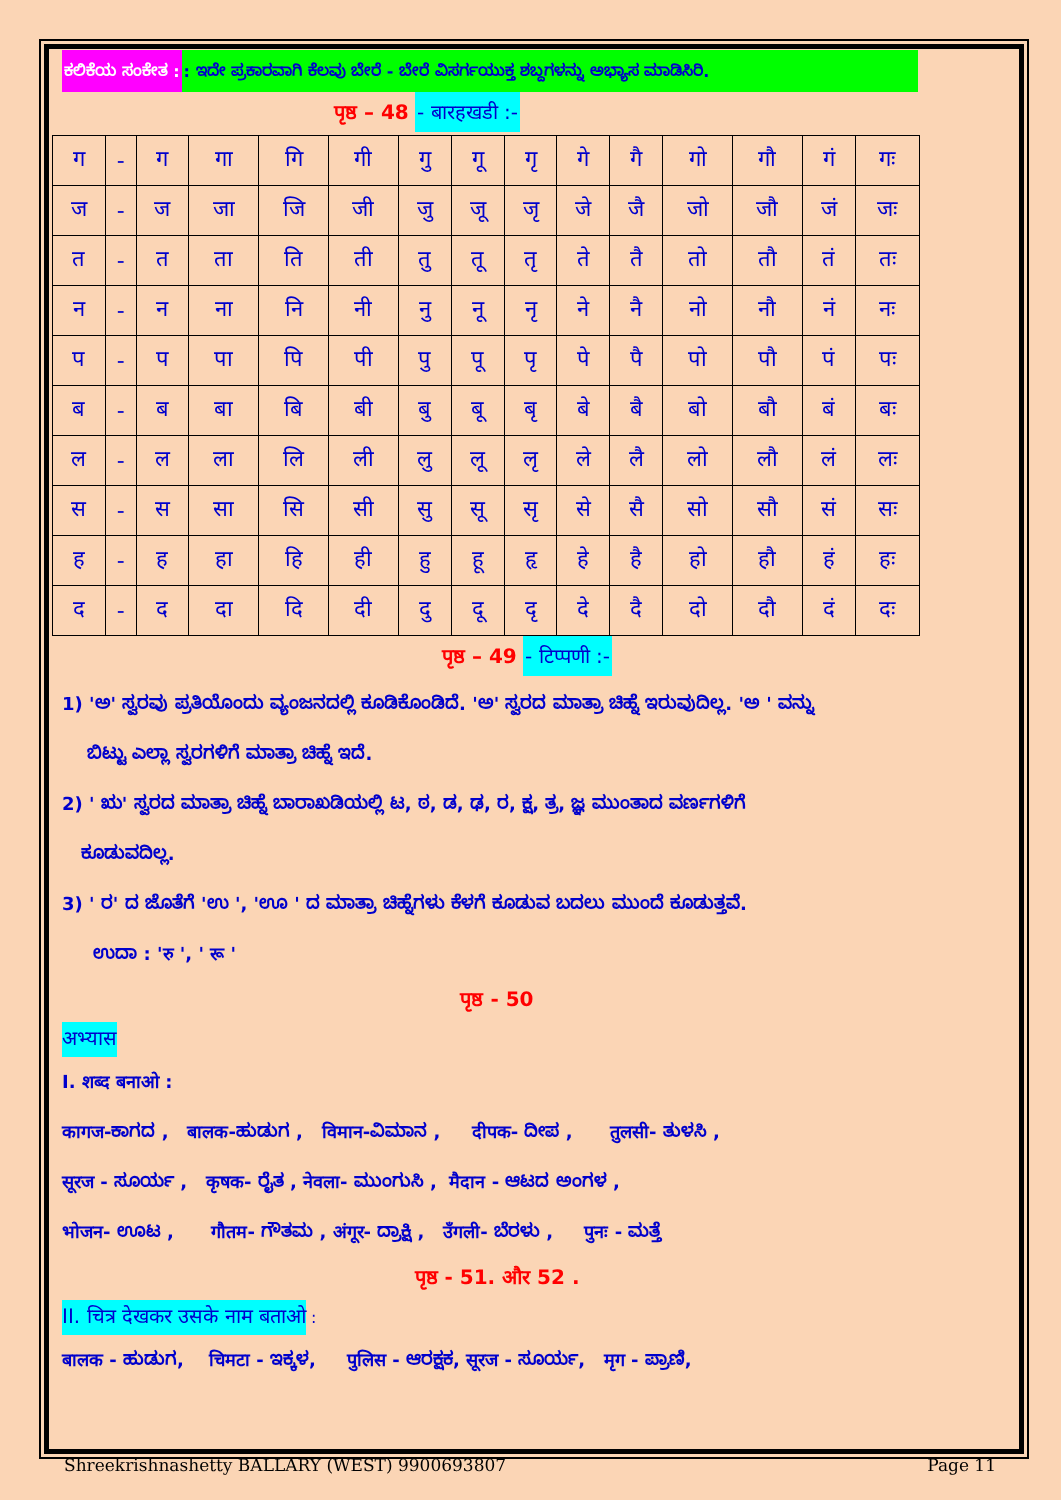ಕಲಿಕೆಯ ಸಂಕೇತ :: ಇದೇ ಪ್ರಕಾರವಾಗಿ ಕೆಲವು ಬೇರೆ - ಬೇರೆ ವಿಸರ್ಗಯುಕ್ತ ಶಬ್ದಗಳನ್ನು ಅಭ್ಯಾಸ ಮಾಡಿಸಿರಿ.
पृष्ठ – 48 - बारहखडी :-
| ग | - | ग | गा | गि | गी | गु | गू | गृ | गे | गै | गो | गौ | गं | गः |
| ज | - | ज | जा | जि | जी | जु | जू | जृ | जे | जै | जो | जौ | जं | जः |
| त | - | त | ता | ति | ती | तु | तू | तृ | ते | तै | तो | तौ | तं | तः |
| न | - | न | ना | नि | नी | नु | नू | नृ | ने | नै | नो | नौ | नं | नः |
| प | - | प | पा | पि | पी | पु | पू | पृ | पे | पै | पो | पौ | पं | पः |
| ब | - | ब | बा | बि | बी | बु | बू | बृ | बे | बै | बो | बौ | बं | बः |
| ल | - | ल | ला | लि | ली | लु | लू | लृ | ले | लै | लो | लौ | लं | लः |
| स | - | स | सा | सि | सी | सु | सू | सृ | से | सै | सो | सौ | सं | सः |
| ह | - | ह | हा | हि | ही | हु | हू | हृ | हे | है | हो | हौ | हं | हः |
| द | - | द | दा | दि | दी | दु | दू | दृ | दे | दै | दो | दौ | दं | दः |
पृष्ठ – 49 - टिप्पणी :-
1) 'ಅ' ಸ್ವರವು ಪ್ರತಿಯೊಂದು ವ್ಯಂಜನದಲ್ಲಿ ಕೂಡಿಕೊಂಡಿದೆ. 'ಅ' ಸ್ವರದ ಮಾತ್ರಾ ಚಿಹ್ನೆ ಇರುವುದಿಲ್ಲ. 'ಅ ' ವನ್ನು
ಬಿಟ್ಟು ಎಲ್ಲಾ ಸ್ವರಗಳಿಗೆ ಮಾತ್ರಾ ಚಿಹ್ನೆ ಇದೆ.
2) ' ಋ' ಸ್ವರದ ಮಾತ್ರಾ ಚಿಹ್ನೆ ಬಾರಾಖಡಿಯಲ್ಲಿ ಟ, ಠ, ಡ, ಢ, ರ, ಕ್ಷ, ತ್ರ, ಜ್ಞ ಮುಂತಾದ ವರ್ಣಗಳಿಗೆ
ಕೂಡುವದಿಲ್ಲ.
3) ' ರ' ದ ಜೊತೆಗೆ 'ಉ ', 'ಊ ' ದ ಮಾತ್ರಾ ಚಿಹ್ನೆಗಳು ಕೆಳಗೆ ಕೂಡುವ ಬದಲು ಮುಂದೆ ಕೂಡುತ್ತವೆ.
ಉದಾ : 'रु ', ' रू '
पृष्ठ - 50
अभ्यास
I. शब्द बनाओ :
कागज-ಕಾಗದ , बालक-ಹುಡುಗ , विमान-ವಿಮಾನ , दीपक- ದೀಪ , तुलसी- ತುಳಸಿ ,
सूरज - ಸೂರ್ಯ , कृषक- ರೈತ , नेवला- ಮುಂಗುಸಿ , मैदान - ಆಟದ ಅಂಗಳ ,
भोजन- ಊಟ , गौतम- ಗೌತಮ , अंगूर- ದ್ರಾಕ್ಷಿ , उँगली- ಬೆರಳು , पुनः - ಮತ್ತೆ
पृष्ठ - 51. और 52 .
II. चित्र देखकर उसके नाम बताओ :
बालक - ಹುಡುಗ, चिमटा - ಇಕ್ಕಳ, पुलिस - ಆರಕ್ಷಕ, सूरज - ಸೂರ್ಯ, मृग - ಪ್ರಾಣಿ,
Shreekrishnashetty BALLARY (WEST) 9900693807 Page 11